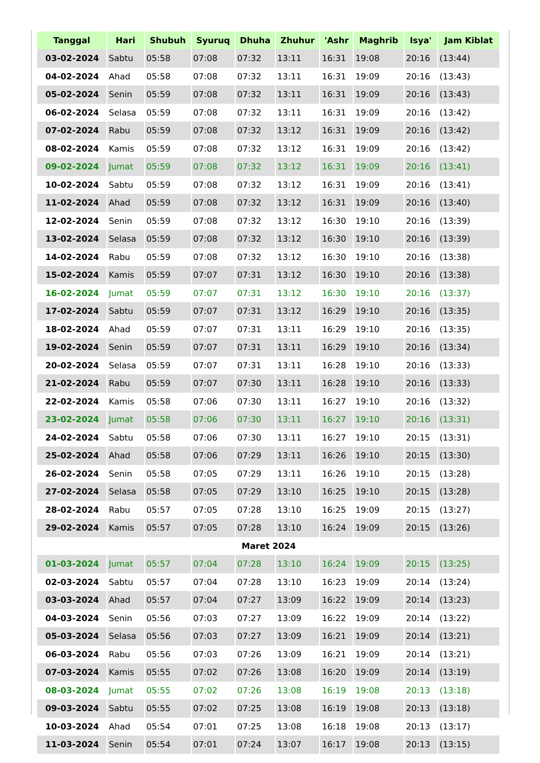| Tanggal | Hari | Shubuh | Syuruq | Dhuha | Zhuhur | 'Ashr | Maghrib | Isya' | Jam Kiblat |
| --- | --- | --- | --- | --- | --- | --- | --- | --- | --- |
| 03-02-2024 | Sabtu | 05:58 | 07:08 | 07:32 | 13:11 | 16:31 | 19:08 | 20:16 | (13:44) |
| 04-02-2024 | Ahad | 05:58 | 07:08 | 07:32 | 13:11 | 16:31 | 19:09 | 20:16 | (13:43) |
| 05-02-2024 | Senin | 05:59 | 07:08 | 07:32 | 13:11 | 16:31 | 19:09 | 20:16 | (13:43) |
| 06-02-2024 | Selasa | 05:59 | 07:08 | 07:32 | 13:11 | 16:31 | 19:09 | 20:16 | (13:42) |
| 07-02-2024 | Rabu | 05:59 | 07:08 | 07:32 | 13:12 | 16:31 | 19:09 | 20:16 | (13:42) |
| 08-02-2024 | Kamis | 05:59 | 07:08 | 07:32 | 13:12 | 16:31 | 19:09 | 20:16 | (13:42) |
| 09-02-2024 | Jumat | 05:59 | 07:08 | 07:32 | 13:12 | 16:31 | 19:09 | 20:16 | (13:41) |
| 10-02-2024 | Sabtu | 05:59 | 07:08 | 07:32 | 13:12 | 16:31 | 19:09 | 20:16 | (13:41) |
| 11-02-2024 | Ahad | 05:59 | 07:08 | 07:32 | 13:12 | 16:31 | 19:09 | 20:16 | (13:40) |
| 12-02-2024 | Senin | 05:59 | 07:08 | 07:32 | 13:12 | 16:30 | 19:10 | 20:16 | (13:39) |
| 13-02-2024 | Selasa | 05:59 | 07:08 | 07:32 | 13:12 | 16:30 | 19:10 | 20:16 | (13:39) |
| 14-02-2024 | Rabu | 05:59 | 07:08 | 07:32 | 13:12 | 16:30 | 19:10 | 20:16 | (13:38) |
| 15-02-2024 | Kamis | 05:59 | 07:07 | 07:31 | 13:12 | 16:30 | 19:10 | 20:16 | (13:38) |
| 16-02-2024 | Jumat | 05:59 | 07:07 | 07:31 | 13:12 | 16:30 | 19:10 | 20:16 | (13:37) |
| 17-02-2024 | Sabtu | 05:59 | 07:07 | 07:31 | 13:12 | 16:29 | 19:10 | 20:16 | (13:35) |
| 18-02-2024 | Ahad | 05:59 | 07:07 | 07:31 | 13:11 | 16:29 | 19:10 | 20:16 | (13:35) |
| 19-02-2024 | Senin | 05:59 | 07:07 | 07:31 | 13:11 | 16:29 | 19:10 | 20:16 | (13:34) |
| 20-02-2024 | Selasa | 05:59 | 07:07 | 07:31 | 13:11 | 16:28 | 19:10 | 20:16 | (13:33) |
| 21-02-2024 | Rabu | 05:59 | 07:07 | 07:30 | 13:11 | 16:28 | 19:10 | 20:16 | (13:33) |
| 22-02-2024 | Kamis | 05:58 | 07:06 | 07:30 | 13:11 | 16:27 | 19:10 | 20:16 | (13:32) |
| 23-02-2024 | Jumat | 05:58 | 07:06 | 07:30 | 13:11 | 16:27 | 19:10 | 20:16 | (13:31) |
| 24-02-2024 | Sabtu | 05:58 | 07:06 | 07:30 | 13:11 | 16:27 | 19:10 | 20:15 | (13:31) |
| 25-02-2024 | Ahad | 05:58 | 07:06 | 07:29 | 13:11 | 16:26 | 19:10 | 20:15 | (13:30) |
| 26-02-2024 | Senin | 05:58 | 07:05 | 07:29 | 13:11 | 16:26 | 19:10 | 20:15 | (13:28) |
| 27-02-2024 | Selasa | 05:58 | 07:05 | 07:29 | 13:10 | 16:25 | 19:10 | 20:15 | (13:28) |
| 28-02-2024 | Rabu | 05:57 | 07:05 | 07:28 | 13:10 | 16:25 | 19:09 | 20:15 | (13:27) |
| 29-02-2024 | Kamis | 05:57 | 07:05 | 07:28 | 13:10 | 16:24 | 19:09 | 20:15 | (13:26) |
| Maret 2024 | | | | | | | | | |
| 01-03-2024 | Jumat | 05:57 | 07:04 | 07:28 | 13:10 | 16:24 | 19:09 | 20:15 | (13:25) |
| 02-03-2024 | Sabtu | 05:57 | 07:04 | 07:28 | 13:10 | 16:23 | 19:09 | 20:14 | (13:24) |
| 03-03-2024 | Ahad | 05:57 | 07:04 | 07:27 | 13:09 | 16:22 | 19:09 | 20:14 | (13:23) |
| 04-03-2024 | Senin | 05:56 | 07:03 | 07:27 | 13:09 | 16:22 | 19:09 | 20:14 | (13:22) |
| 05-03-2024 | Selasa | 05:56 | 07:03 | 07:27 | 13:09 | 16:21 | 19:09 | 20:14 | (13:21) |
| 06-03-2024 | Rabu | 05:56 | 07:03 | 07:26 | 13:09 | 16:21 | 19:09 | 20:14 | (13:21) |
| 07-03-2024 | Kamis | 05:55 | 07:02 | 07:26 | 13:08 | 16:20 | 19:09 | 20:14 | (13:19) |
| 08-03-2024 | Jumat | 05:55 | 07:02 | 07:26 | 13:08 | 16:19 | 19:08 | 20:13 | (13:18) |
| 09-03-2024 | Sabtu | 05:55 | 07:02 | 07:25 | 13:08 | 16:19 | 19:08 | 20:13 | (13:18) |
| 10-03-2024 | Ahad | 05:54 | 07:01 | 07:25 | 13:08 | 16:18 | 19:08 | 20:13 | (13:17) |
| 11-03-2024 | Senin | 05:54 | 07:01 | 07:24 | 13:07 | 16:17 | 19:08 | 20:13 | (13:15) |